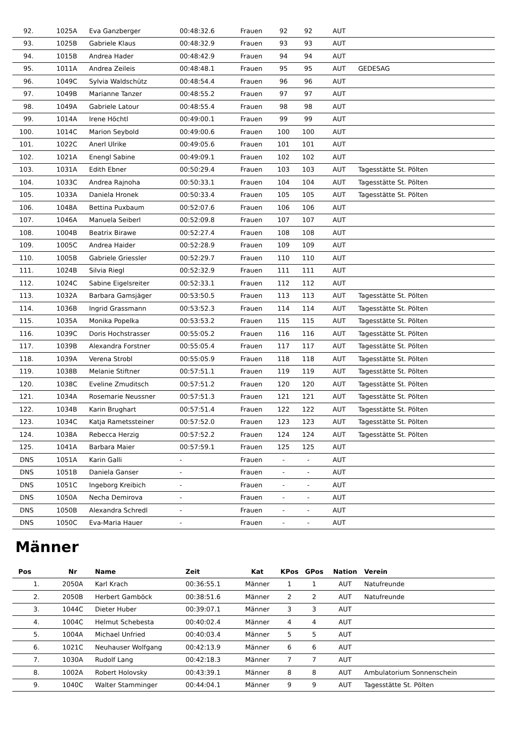| 92. | 1025A | Eva Ganzberger | 00:48:32.6 | Frauen | 92 | 92 | AUT | |
| 93. | 1025B | Gabriele Klaus | 00:48:32.9 | Frauen | 93 | 93 | AUT | |
| 94. | 1015B | Andrea Hader | 00:48:42.9 | Frauen | 94 | 94 | AUT | |
| 95. | 1011A | Andrea Zeileis | 00:48:48.1 | Frauen | 95 | 95 | AUT | GEDESAG |
| 96. | 1049C | Sylvia Waldschütz | 00:48:54.4 | Frauen | 96 | 96 | AUT | |
| 97. | 1049B | Marianne Tanzer | 00:48:55.2 | Frauen | 97 | 97 | AUT | |
| 98. | 1049A | Gabriele Latour | 00:48:55.4 | Frauen | 98 | 98 | AUT | |
| 99. | 1014A | Irene Höchtl | 00:49:00.1 | Frauen | 99 | 99 | AUT | |
| 100. | 1014C | Marion Seybold | 00:49:00.6 | Frauen | 100 | 100 | AUT | |
| 101. | 1022C | Anerl Ulrike | 00:49:05.6 | Frauen | 101 | 101 | AUT | |
| 102. | 1021A | Enengl Sabine | 00:49:09.1 | Frauen | 102 | 102 | AUT | |
| 103. | 1031A | Edith Ebner | 00:50:29.4 | Frauen | 103 | 103 | AUT | Tagesstätte St. Pölten |
| 104. | 1033C | Andrea Rajnoha | 00:50:33.1 | Frauen | 104 | 104 | AUT | Tagesstätte St. Pölten |
| 105. | 1033A | Daniela Hronek | 00:50:33.4 | Frauen | 105 | 105 | AUT | Tagesstätte St. Pölten |
| 106. | 1048A | Bettina Puxbaum | 00:52:07.6 | Frauen | 106 | 106 | AUT | |
| 107. | 1046A | Manuela Seiberl | 00:52:09.8 | Frauen | 107 | 107 | AUT | |
| 108. | 1004B | Beatrix Birawe | 00:52:27.4 | Frauen | 108 | 108 | AUT | |
| 109. | 1005C | Andrea Haider | 00:52:28.9 | Frauen | 109 | 109 | AUT | |
| 110. | 1005B | Gabriele Griessler | 00:52:29.7 | Frauen | 110 | 110 | AUT | |
| 111. | 1024B | Silvia Riegl | 00:52:32.9 | Frauen | 111 | 111 | AUT | |
| 112. | 1024C | Sabine Eigelsreiter | 00:52:33.1 | Frauen | 112 | 112 | AUT | |
| 113. | 1032A | Barbara Gamsjäger | 00:53:50.5 | Frauen | 113 | 113 | AUT | Tagesstätte St. Pölten |
| 114. | 1036B | Ingrid Grassmann | 00:53:52.3 | Frauen | 114 | 114 | AUT | Tagesstätte St. Pölten |
| 115. | 1035A | Monika Popelka | 00:53:53.2 | Frauen | 115 | 115 | AUT | Tagesstätte St. Pölten |
| 116. | 1039C | Doris Hochstrasser | 00:55:05.2 | Frauen | 116 | 116 | AUT | Tagesstätte St. Pölten |
| 117. | 1039B | Alexandra Forstner | 00:55:05.4 | Frauen | 117 | 117 | AUT | Tagesstätte St. Pölten |
| 118. | 1039A | Verena Strobl | 00:55:05.9 | Frauen | 118 | 118 | AUT | Tagesstätte St. Pölten |
| 119. | 1038B | Melanie Stiftner | 00:57:51.1 | Frauen | 119 | 119 | AUT | Tagesstätte St. Pölten |
| 120. | 1038C | Eveline Zmuditsch | 00:57:51.2 | Frauen | 120 | 120 | AUT | Tagesstätte St. Pölten |
| 121. | 1034A | Rosemarie Neussner | 00:57:51.3 | Frauen | 121 | 121 | AUT | Tagesstätte St. Pölten |
| 122. | 1034B | Karin Brughart | 00:57:51.4 | Frauen | 122 | 122 | AUT | Tagesstätte St. Pölten |
| 123. | 1034C | Katja Rametssteiner | 00:57:52.0 | Frauen | 123 | 123 | AUT | Tagesstätte St. Pölten |
| 124. | 1038A | Rebecca Herzig | 00:57:52.2 | Frauen | 124 | 124 | AUT | Tagesstätte St. Pölten |
| 125. | 1041A | Barbara Maier | 00:57:59.1 | Frauen | 125 | 125 | AUT | |
| DNS | 1051A | Karin Galli | - | Frauen | - | - | AUT | |
| DNS | 1051B | Daniela Ganser | - | Frauen | - | - | AUT | |
| DNS | 1051C | Ingeborg Kreibich | - | Frauen | - | - | AUT | |
| DNS | 1050A | Necha Demirova | - | Frauen | - | - | AUT | |
| DNS | 1050B | Alexandra Schredl | - | Frauen | - | - | AUT | |
| DNS | 1050C | Eva-Maria Hauer | - | Frauen | - | - | AUT | |
Männer
| Pos | Nr | Name | Zeit | Kat | KPos | GPos | Nation | Verein |
| --- | --- | --- | --- | --- | --- | --- | --- | --- |
| 1. | 2050A | Karl Krach | 00:36:55.1 | Männer | 1 | 1 | AUT | Natufreunde |
| 2. | 2050B | Herbert Gamböck | 00:38:51.6 | Männer | 2 | 2 | AUT | Natufreunde |
| 3. | 1044C | Dieter Huber | 00:39:07.1 | Männer | 3 | 3 | AUT | |
| 4. | 1004C | Helmut Schebesta | 00:40:02.4 | Männer | 4 | 4 | AUT | |
| 5. | 1004A | Michael Unfried | 00:40:03.4 | Männer | 5 | 5 | AUT | |
| 6. | 1021C | Neuhauser Wolfgang | 00:42:13.9 | Männer | 6 | 6 | AUT | |
| 7. | 1030A | Rudolf Lang | 00:42:18.3 | Männer | 7 | 7 | AUT | |
| 8. | 1002A | Robert Holovsky | 00:43:39.1 | Männer | 8 | 8 | AUT | Ambulatorium Sonnenschein |
| 9. | 1040C | Walter Stamminger | 00:44:04.1 | Männer | 9 | 9 | AUT | Tagesstätte St. Pölten |